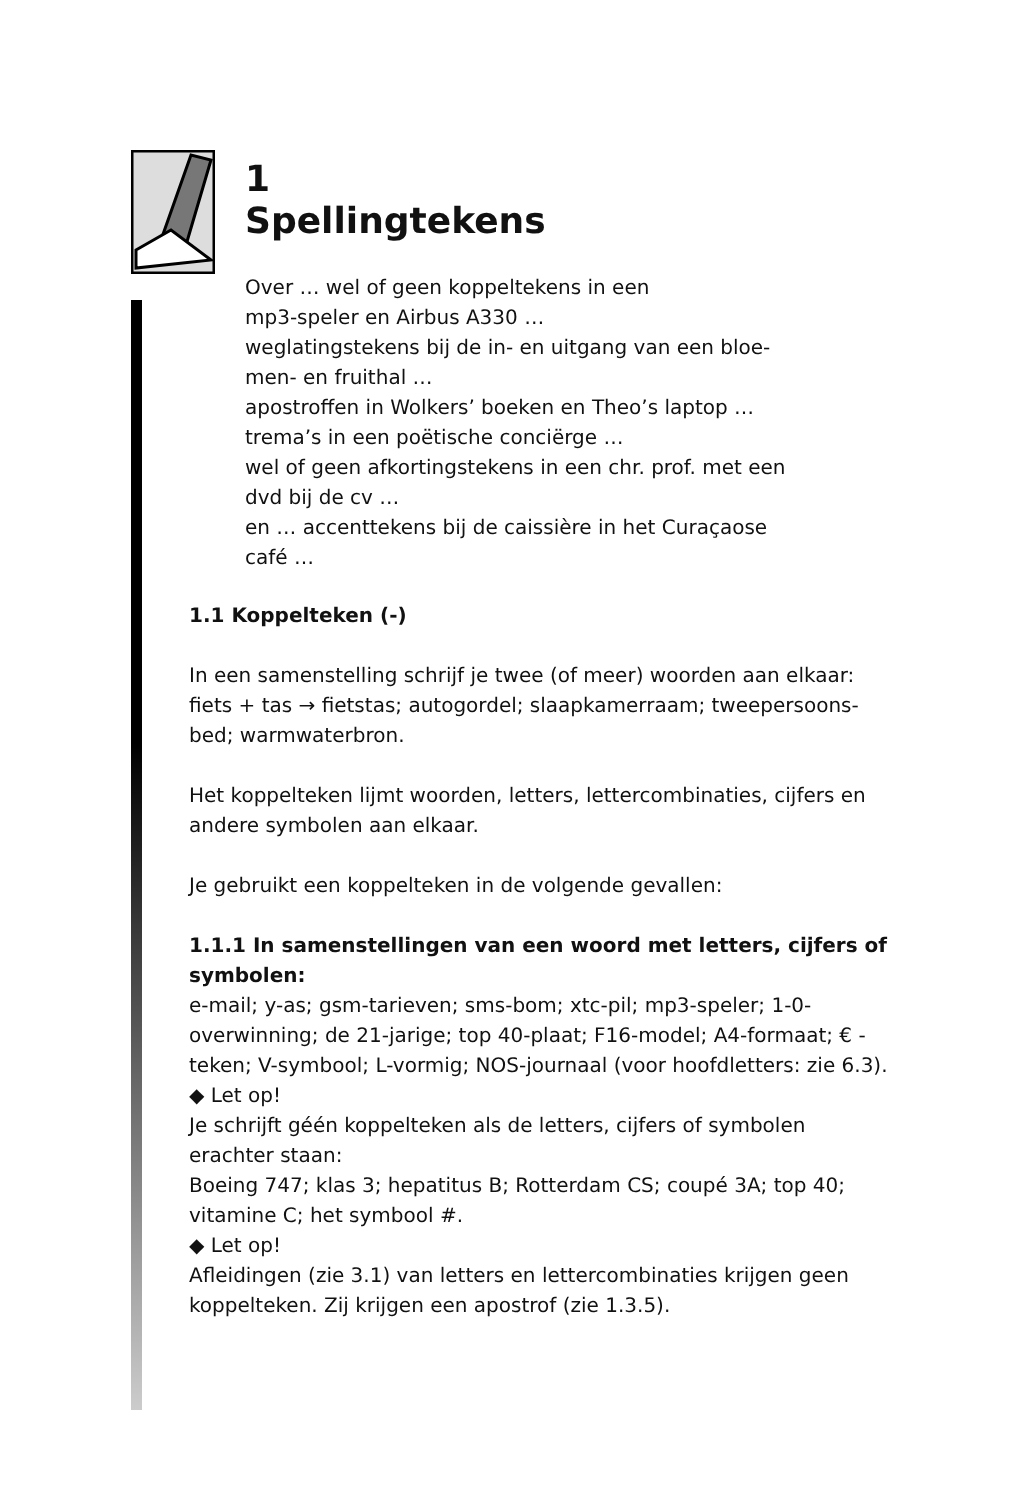1
Spellingtekens
Over … wel of geen koppeltekens in een
mp3-speler en Airbus A330 …
weglatingstekens bij de in- en uitgang van een bloe-
men- en fruithal …
apostroffen in Wolkers’ boeken en Theo’s laptop …
trema’s in een poëtische conciërge …
wel of geen afkortingstekens in een chr. prof. met een
dvd bij de cv …
en … accenttekens bij de caissière in het Curaçaose
café …
1.1 Koppelteken (-)
In een samenstelling schrijf je twee (of meer) woorden aan elkaar: fiets + tas → fietstas; autogordel; slaapkamerraam; tweepersoons-bed; warmwaterbron.
Het koppelteken lijmt woorden, letters, lettercombinaties, cijfers en andere symbolen aan elkaar.
Je gebruikt een koppelteken in de volgende gevallen:
1.1.1 In samenstellingen van een woord met letters, cijfers of symbolen:
e-mail; y-as; gsm-tarieven; sms-bom; xtc-pil; mp3-speler; 1-0-overwinning; de 21-jarige; top 40-plaat; F16-model; A4-formaat; € -teken; V-symbool; L-vormig; NOS-journaal (voor hoofdletters: zie 6.3).
◆ Let op!
Je schrijft géén koppelteken als de letters, cijfers of symbolen erachter staan:
Boeing 747; klas 3; hepatitus B; Rotterdam CS; coupé 3A; top 40; vitamine C; het symbool #.
◆ Let op!
Afleidingen (zie 3.1) van letters en lettercombinaties krijgen geen koppelteken. Zij krijgen een apostrof (zie 1.3.5).